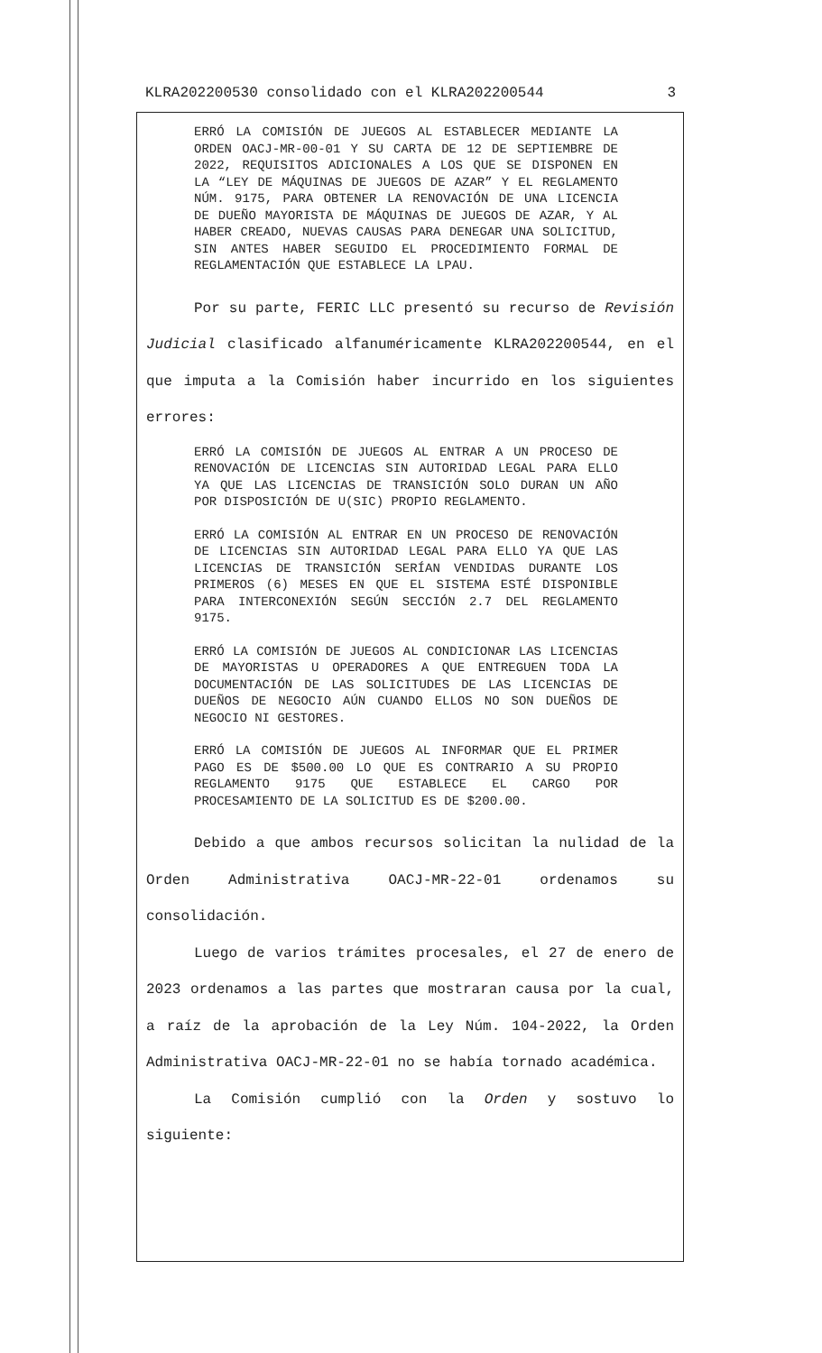KLRA202200530 consolidado con el KLRA202200544 3
ERRÓ LA COMISIÓN DE JUEGOS AL ESTABLECER MEDIANTE LA ORDEN OACJ-MR-00-01 Y SU CARTA DE 12 DE SEPTIEMBRE DE 2022, REQUISITOS ADICIONALES A LOS QUE SE DISPONEN EN LA “LEY DE MÁQUINAS DE JUEGOS DE AZAR” Y EL REGLAMENTO NÚM. 9175, PARA OBTENER LA RENOVACIÓN DE UNA LICENCIA DE DUEÑO MAYORISTA DE MÁQUINAS DE JUEGOS DE AZAR, Y AL HABER CREADO, NUEVAS CAUSAS PARA DENEGAR UNA SOLICITUD, SIN ANTES HABER SEGUIDO EL PROCEDIMIENTO FORMAL DE REGLAMENTACIÓN QUE ESTABLECE LA LPAU.
Por su parte, FERIC LLC presentó su recurso de Revisión Judicial clasificado alfanuméricamente KLRA202200544, en el que imputa a la Comisión haber incurrido en los siguientes errores:
ERRÓ LA COMISIÓN DE JUEGOS AL ENTRAR A UN PROCESO DE RENOVACIÓN DE LICENCIAS SIN AUTORIDAD LEGAL PARA ELLO YA QUE LAS LICENCIAS DE TRANSICIÓN SOLO DURAN UN AÑO POR DISPOSICIÓN DE U(SIC) PROPIO REGLAMENTO.
ERRÓ LA COMISIÓN AL ENTRAR EN UN PROCESO DE RENOVACIÓN DE LICENCIAS SIN AUTORIDAD LEGAL PARA ELLO YA QUE LAS LICENCIAS DE TRANSICIÓN SERÍAN VENDIDAS DURANTE LOS PRIMEROS (6) MESES EN QUE EL SISTEMA ESTÉ DISPONIBLE PARA INTERCONEXIÓN SEGÚN SECCIÓN 2.7 DEL REGLAMENTO 9175.
ERRÓ LA COMISIÓN DE JUEGOS AL CONDICIONAR LAS LICENCIAS DE MAYORISTAS U OPERADORES A QUE ENTREGUEN TODA LA DOCUMENTACIÓN DE LAS SOLICITUDES DE LAS LICENCIAS DE DUEÑOS DE NEGOCIO AÚN CUANDO ELLOS NO SON DUEÑOS DE NEGOCIO NI GESTORES.
ERRÓ LA COMISIÓN DE JUEGOS AL INFORMAR QUE EL PRIMER PAGO ES DE $500.00 LO QUE ES CONTRARIO A SU PROPIO REGLAMENTO 9175 QUE ESTABLECE EL CARGO POR PROCESAMIENTO DE LA SOLICITUD ES DE $200.00.
Debido a que ambos recursos solicitan la nulidad de la Orden Administrativa OACJ-MR-22-01 ordenamos su consolidación.
Luego de varios trámites procesales, el 27 de enero de 2023 ordenamos a las partes que mostraran causa por la cual, a raíz de la aprobación de la Ley Núm. 104-2022, la Orden Administrativa OACJ-MR-22-01 no se había tornado académica.
La Comisión cumplió con la Orden y sostuvo lo siguiente: